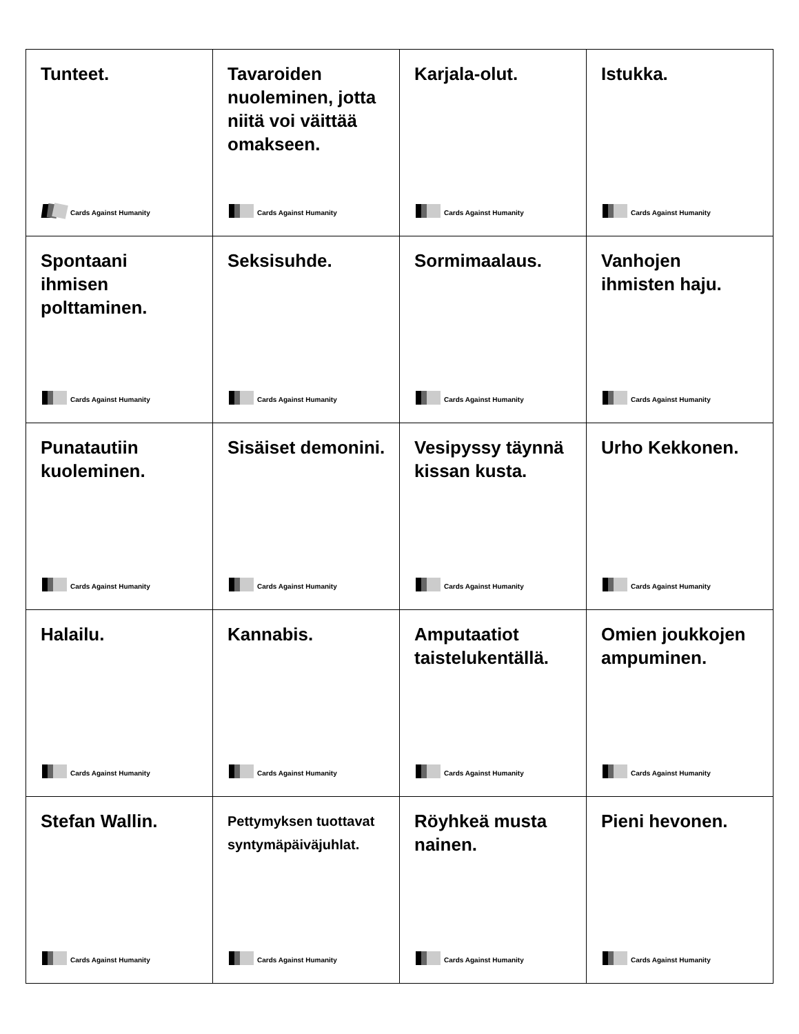| Tunteet. Cards Against Humanity | Tavaroiden nuoleminen, jotta niitä voi väittää omakseen. Cards Against Humanity | Karjala-olut. Cards Against Humanity | Istukka. Cards Against Humanity |
| Spontaani ihmisen polttaminen. Cards Against Humanity | Seksisuhde. Cards Against Humanity | Sormimaalaus. Cards Against Humanity | Vanhojen ihmisten haju. Cards Against Humanity |
| Punatautiin kuoleminen. Cards Against Humanity | Sisäiset demonini. Cards Against Humanity | Vesipyssy täynnä kissan kusta. Cards Against Humanity | Urho Kekkonen. Cards Against Humanity |
| Halailu. Cards Against Humanity | Kannabis. Cards Against Humanity | Amputaatiot taistelukentällä. Cards Against Humanity | Omien joukkojen ampuminen. Cards Against Humanity |
| Stefan Wallin. Cards Against Humanity | Pettymyksen tuottavat syntymäpäiväjuhlat. Cards Against Humanity | Röyhkeä musta nainen. Cards Against Humanity | Pieni hevonen. Cards Against Humanity |